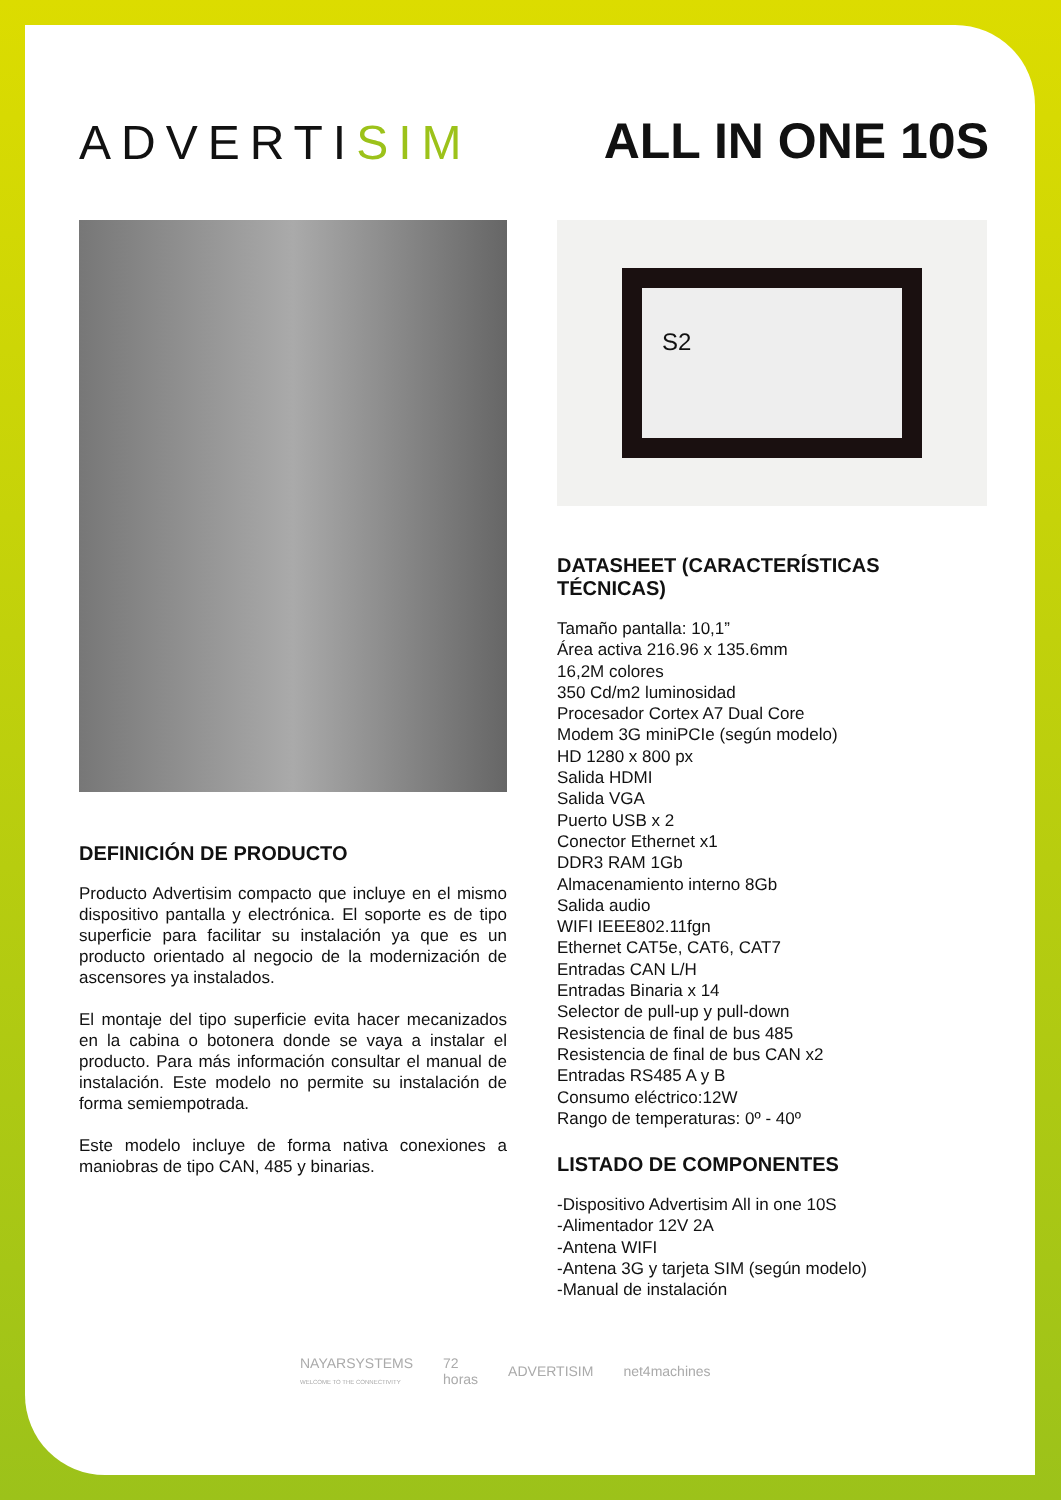ADVERTISIM
ALL IN ONE 10S
DEFINICIÓN DE PRODUCTO
Producto Advertisim compacto que incluye en el mismo dispositivo pantalla y electrónica. El soporte es de tipo superficie para facilitar su instalación ya que es un producto orientado al negocio de la modernización de ascensores ya instalados.
El montaje del tipo superficie evita hacer mecanizados en la cabina o botonera donde se vaya a instalar el producto. Para más información consultar el manual de instalación. Este modelo no permite su instalación de forma semiempotrada.
Este modelo incluye de forma nativa conexiones a maniobras de tipo CAN, 485 y binarias.
S2
DATASHEET (CARACTERÍSTICAS TÉCNICAS)
Tamaño pantalla: 10,1”
Área activa 216.96 x 135.6mm
16,2M colores
350 Cd/m2 luminosidad
Procesador Cortex A7 Dual Core
Modem 3G miniPCIe (según modelo)
HD 1280 x 800 px
Salida HDMI
Salida VGA
Puerto USB x 2
Conector Ethernet x1
DDR3 RAM 1Gb
Almacenamiento interno 8Gb
Salida audio
WIFI IEEE802.11fgn
Ethernet CAT5e, CAT6, CAT7
Entradas CAN L/H
Entradas Binaria x 14
Selector de pull-up y pull-down
Resistencia de final de bus 485
Resistencia de final de bus CAN x2
Entradas RS485 A y B
Consumo eléctrico:12W
Rango de temperaturas: 0º - 40º
LISTADO DE COMPONENTES
-Dispositivo Advertisim All in one 10S
-Alimentador 12V 2A
-Antena WIFI
-Antena 3G y tarjeta SIM (según modelo)
-Manual de instalación
NAYARSYSTEMS
WELCOME TO THE CONNECTIVITY
72
horas
ADVERTISIM net4machines